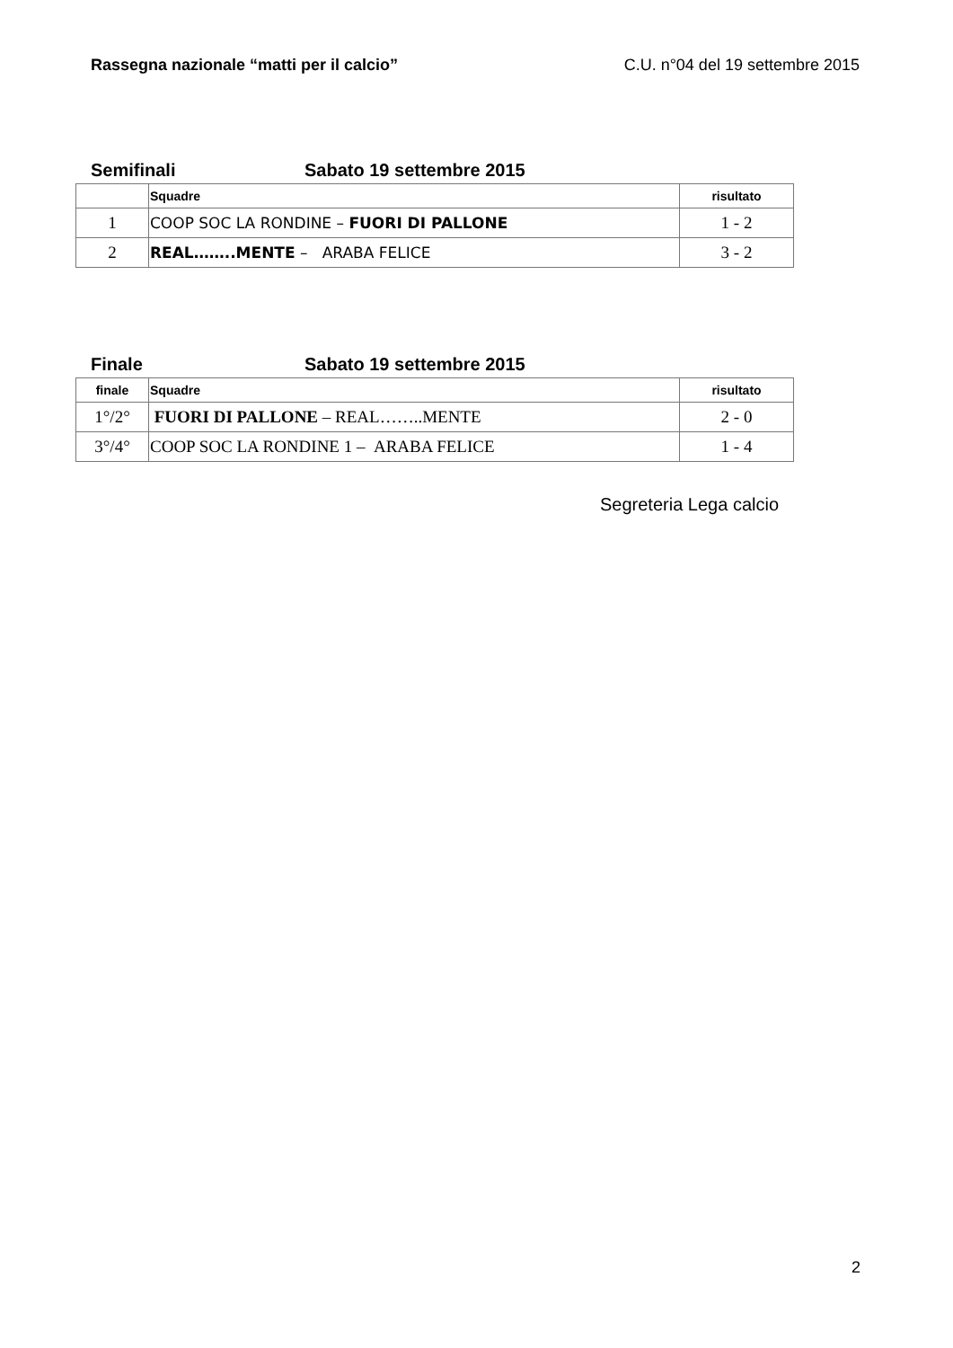Rassegna nazionale “matti per il calcio” C.U. n°04 del 19 settembre 2015
Semifinali Sabato 19 settembre 2015
| | Squadre | risultato |
| --- | --- | --- |
| 1 | COOP SOC LA RONDINE – FUORI DI PALLONE | 1 - 2 |
| 2 | REAL……..MENTE – ARABA FELICE | 3 - 2 |
Finale Sabato 19 settembre 2015
| finale | Squadre | risultato |
| --- | --- | --- |
| 1°/2° | FUORI DI PALLONE – REAL……..MENTE | 2 - 0 |
| 3°/4° | COOP SOC LA RONDINE 1 – ARABA FELICE | 1 - 4 |
Segreteria Lega calcio
2